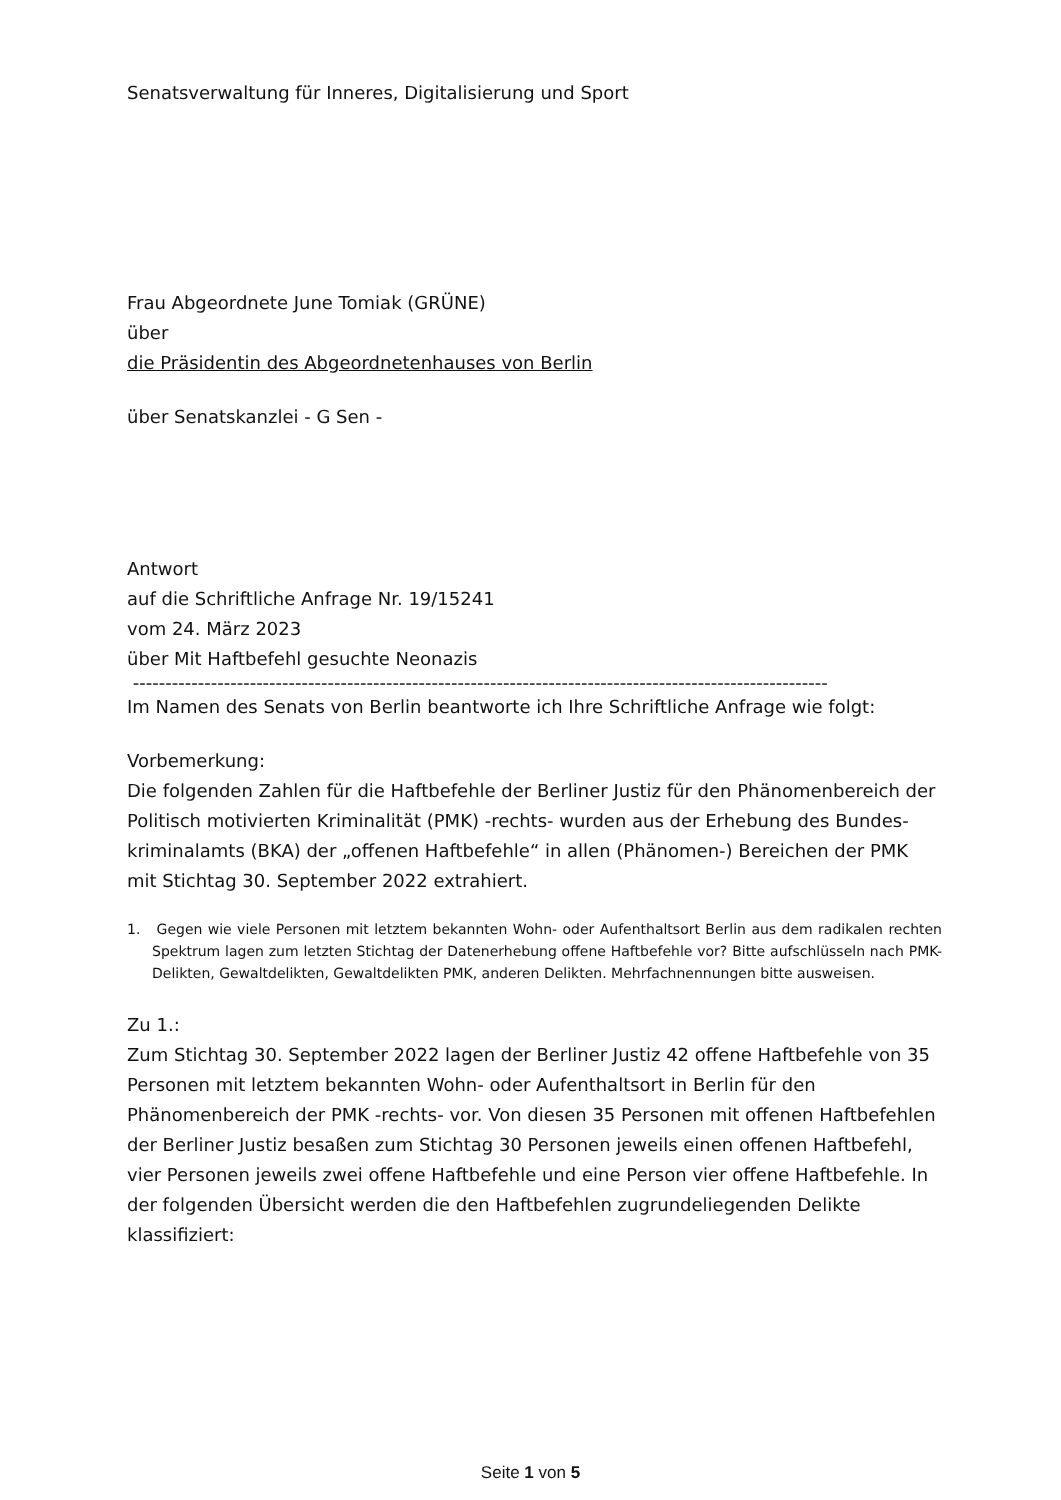Senatsverwaltung für Inneres, Digitalisierung und Sport
Frau Abgeordnete June Tomiak (GRÜNE)
über
die Präsidentin des Abgeordnetenhauses von Berlin
über Senatskanzlei - G Sen -
Antwort
auf die Schriftliche Anfrage Nr. 19/15241
vom 24. März 2023
über Mit Haftbefehl gesuchte Neonazis
-----------------------------------------------------------------------------------------------------------
Im Namen des Senats von Berlin beantworte ich Ihre Schriftliche Anfrage wie folgt:
Vorbemerkung:
Die folgenden Zahlen für die Haftbefehle der Berliner Justiz für den Phänomenbereich der Politisch motivierten Kriminalität (PMK) -rechts- wurden aus der Erhebung des Bundes­kriminalamts (BKA) der „offenen Haftbefehle“ in allen (Phänomen-) Bereichen der PMK mit Stichtag 30. September 2022 extrahiert.
1. Gegen wie viele Personen mit letztem bekannten Wohn- oder Aufenthaltsort Berlin aus dem radikalen rechten Spektrum lagen zum letzten Stichtag der Datenerhebung offene Haftbefehle vor? Bitte aufschlüsseln nach PMK-Delikten, Gewaltdelikten, Gewaltdelikten PMK, anderen Delikten. Mehrfachnennungen bitte ausweisen.
Zu 1.:
Zum Stichtag 30. September 2022 lagen der Berliner Justiz 42 offene Haftbefehle von 35 Personen mit letztem bekannten Wohn- oder Aufenthaltsort in Berlin für den Phänomenbe­reich der PMK -rechts- vor. Von diesen 35 Personen mit offenen Haftbefehlen der Berliner Justiz besaßen zum Stichtag 30 Personen jeweils einen offenen Haftbefehl, vier Personen jeweils zwei offene Haftbefehle und eine Person vier offene Haftbefehle. In der folgenden Übersicht werden die den Haftbefehlen zugrundeliegenden Delikte klassifiziert:
Seite 1 von 5